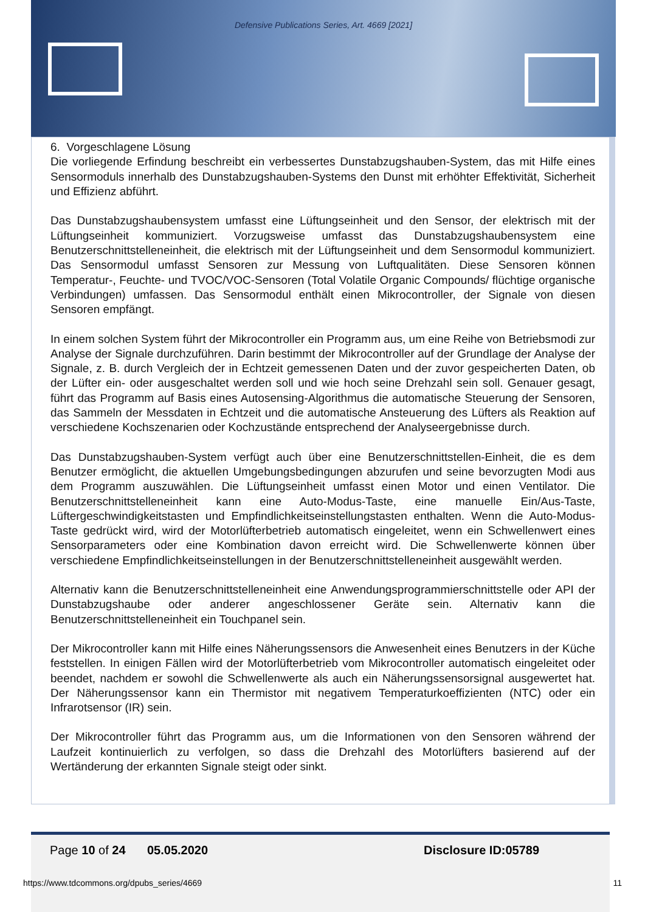Defensive Publications Series, Art. 4669 [2021]
6. Vorgeschlagene Lösung
Die vorliegende Erfindung beschreibt ein verbessertes Dunstabzugshauben-System, das mit Hilfe eines Sensormoduls innerhalb des Dunstabzugshauben-Systems den Dunst mit erhöhter Effektivität, Sicherheit und Effizienz abführt.
Das Dunstabzugshaubensystem umfasst eine Lüftungseinheit und den Sensor, der elektrisch mit der Lüftungseinheit kommuniziert. Vorzugsweise umfasst das Dunstabzugshaubensystem eine Benutzerschnittstelleneinheit, die elektrisch mit der Lüftungseinheit und dem Sensormodul kommuniziert. Das Sensormodul umfasst Sensoren zur Messung von Luftqualitäten. Diese Sensoren können Temperatur-, Feuchte- und TVOC/VOC-Sensoren (Total Volatile Organic Compounds/ flüchtige organische Verbindungen) umfassen. Das Sensormodul enthält einen Mikrocontroller, der Signale von diesen Sensoren empfängt.
In einem solchen System führt der Mikrocontroller ein Programm aus, um eine Reihe von Betriebsmodi zur Analyse der Signale durchzuführen. Darin bestimmt der Mikrocontroller auf der Grundlage der Analyse der Signale, z. B. durch Vergleich der in Echtzeit gemessenen Daten und der zuvor gespeicherten Daten, ob der Lüfter ein- oder ausgeschaltet werden soll und wie hoch seine Drehzahl sein soll. Genauer gesagt, führt das Programm auf Basis eines Autosensing-Algorithmus die automatische Steuerung der Sensoren, das Sammeln der Messdaten in Echtzeit und die automatische Ansteuerung des Lüfters als Reaktion auf verschiedene Kochszenarien oder Kochzustände entsprechend der Analyseergebnisse durch.
Das Dunstabzugshauben-System verfügt auch über eine Benutzerschnittstellen-Einheit, die es dem Benutzer ermöglicht, die aktuellen Umgebungsbedingungen abzurufen und seine bevorzugten Modi aus dem Programm auszuwählen. Die Lüftungseinheit umfasst einen Motor und einen Ventilator. Die Benutzerschnittstelleneinheit kann eine Auto-Modus-Taste, eine manuelle Ein/Aus-Taste, Lüftergeschwindigkeitstasten und Empfindlichkeitseinstellungstasten enthalten. Wenn die Auto-Modus-Taste gedrückt wird, wird der Motorlüfterbetrieb automatisch eingeleitet, wenn ein Schwellenwert eines Sensorparameters oder eine Kombination davon erreicht wird. Die Schwellenwerte können über verschiedene Empfindlichkeitseinstellungen in der Benutzerschnittstelleneinheit ausgewählt werden.
Alternativ kann die Benutzerschnittstelleneinheit eine Anwendungsprogrammierschnittstelle oder API der Dunstabzugshaube oder anderer angeschlossener Geräte sein. Alternativ kann die Benutzerschnittstelleneinheit ein Touchpanel sein.
Der Mikrocontroller kann mit Hilfe eines Näherungssensors die Anwesenheit eines Benutzers in der Küche feststellen. In einigen Fällen wird der Motorlüfterbetrieb vom Mikrocontroller automatisch eingeleitet oder beendet, nachdem er sowohl die Schwellenwerte als auch ein Näherungssensorsignal ausgewertet hat. Der Näherungssensor kann ein Thermistor mit negativem Temperaturkoeffizienten (NTC) oder ein Infrarotsensor (IR) sein.
Der Mikrocontroller führt das Programm aus, um die Informationen von den Sensoren während der Laufzeit kontinuierlich zu verfolgen, so dass die Drehzahl des Motorlüfters basierend auf der Wertänderung der erkannten Signale steigt oder sinkt.
Page 10 of 24 05.05.2020 Disclosure ID:05789
https://www.tdcommons.org/dpubs_series/4669 11